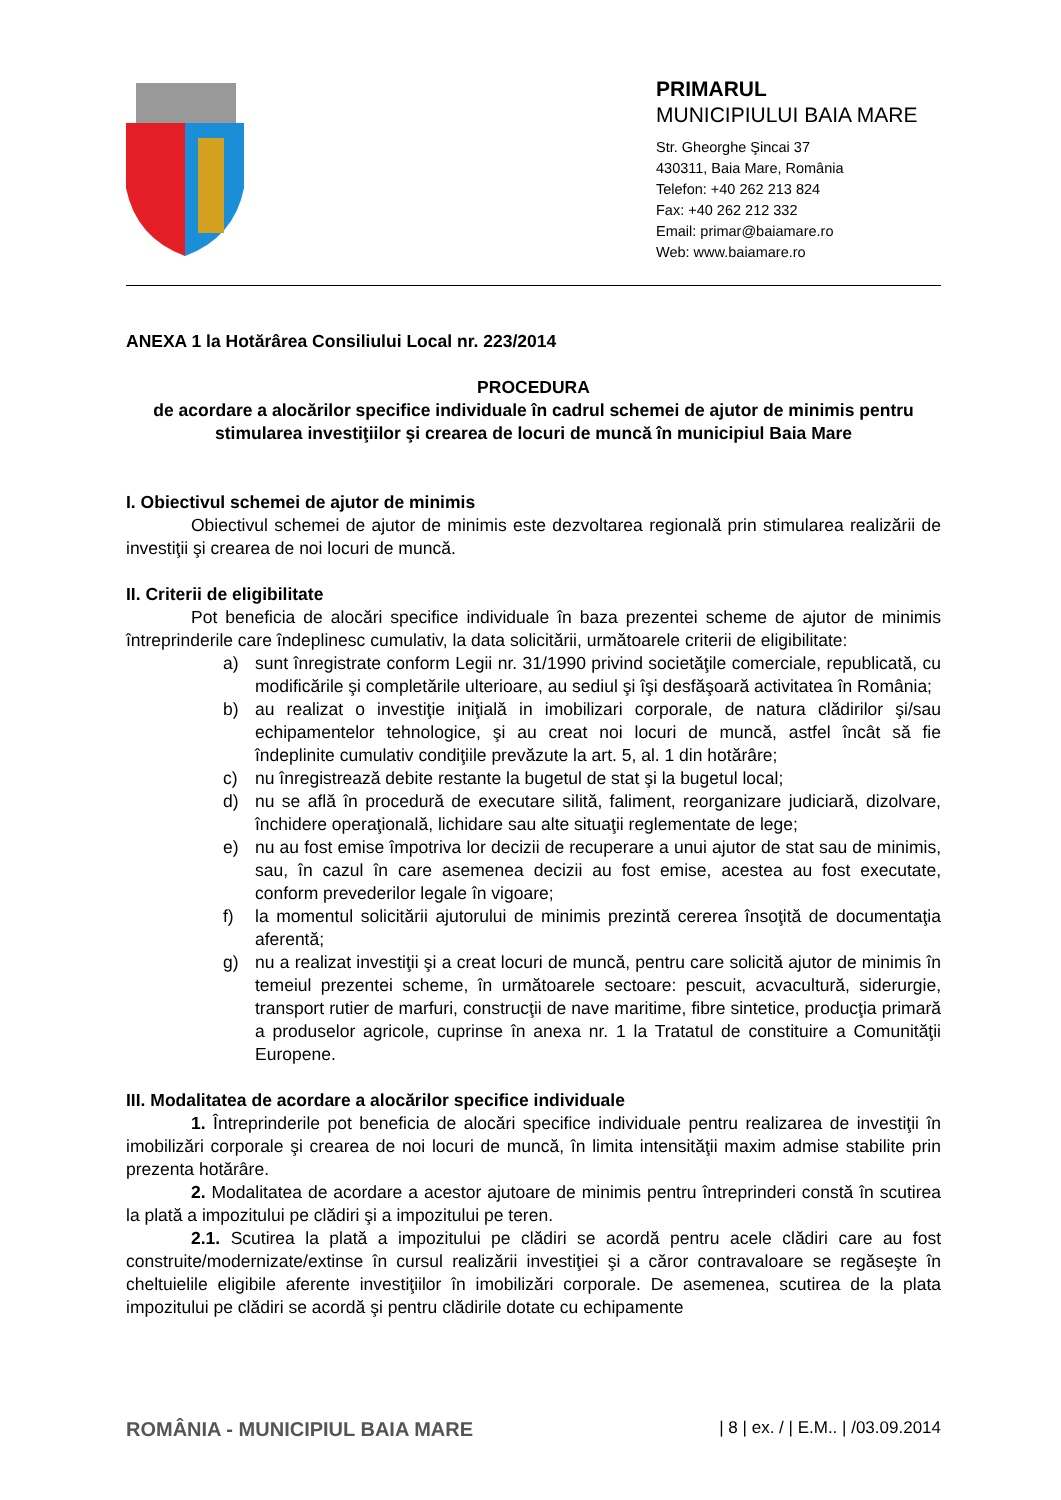PRIMARUL
MUNICIPIULUI BAIA MARE
Str. Gheorghe Şincai 37
430311, Baia Mare, România
Telefon: +40 262 213 824
Fax: +40 262 212 332
Email: primar@baiamare.ro
Web: www.baiamare.ro
ANEXA 1 la Hotărârea Consiliului Local nr. 223/2014
PROCEDURA
de acordare a alocărilor specifice individuale în cadrul schemei de ajutor de minimis pentru stimularea investiţiilor şi crearea de locuri de muncă în municipiul Baia Mare
I. Obiectivul schemei de ajutor de minimis
Obiectivul schemei de ajutor de minimis este dezvoltarea regională prin stimularea realizării de investiţii şi crearea de noi locuri de muncă.
II. Criterii de eligibilitate
Pot beneficia de alocări specifice individuale în baza prezentei scheme de ajutor de minimis întreprinderile care îndeplinesc cumulativ, la data solicitării, următoarele criterii de eligibilitate:
a) sunt înregistrate conform Legii nr. 31/1990 privind societăţile comerciale, republicată, cu modificările şi completările ulterioare, au sediul şi îşi desfăşoară activitatea în România;
b) au realizat o investiţie iniţială in imobilizari corporale, de natura clădirilor şi/sau echipamentelor tehnologice, şi au creat noi locuri de muncă, astfel încât să fie îndeplinite cumulativ condiţiile prevăzute la art. 5, al. 1 din hotărâre;
c) nu înregistrează debite restante la bugetul de stat şi la bugetul local;
d) nu se află în procedură de executare silită, faliment, reorganizare judiciară, dizolvare, închidere operaţională, lichidare sau alte situaţii reglementate de lege;
e) nu au fost emise împotriva lor decizii de recuperare a unui ajutor de stat sau de minimis, sau, în cazul în care asemenea decizii au fost emise, acestea au fost executate, conform prevederilor legale în vigoare;
f) la momentul solicitării ajutorului de minimis prezintă cererea însoţită de documentaţia aferentă;
g) nu a realizat investiţii şi a creat locuri de muncă, pentru care solicită ajutor de minimis în temeiul prezentei scheme, în următoarele sectoare: pescuit, acvacultură, siderurgie, transport rutier de marfuri, construcţii de nave maritime, fibre sintetice, producţia primară a produselor agricole, cuprinse în anexa nr. 1 la Tratatul de constituire a Comunităţii Europene.
III. Modalitatea de acordare a alocărilor specifice individuale
1. Întreprinderile pot beneficia de alocări specifice individuale pentru realizarea de investiţii în imobilizări corporale şi crearea de noi locuri de muncă, în limita intensităţii maxim admise stabilite prin prezenta hotărâre.
2. Modalitatea de acordare a acestor ajutoare de minimis pentru întreprinderi constă în scutirea la plată a impozitului pe clădiri şi a impozitului pe teren.
2.1. Scutirea la plată a impozitului pe clădiri se acordă pentru acele clădiri care au fost construite/modernizate/extinse în cursul realizării investiţiei şi a căror contravaloare se regăseşte în cheltuielile eligibile aferente investiţiilor în imobilizări corporale. De asemenea, scutirea de la plata impozitului pe clădiri se acordă şi pentru clădirile dotate cu echipamente
ROMÂNIA - MUNICIPIUL BAIA MARE | 8 | ex. / | E.M.. | /03.09.2014